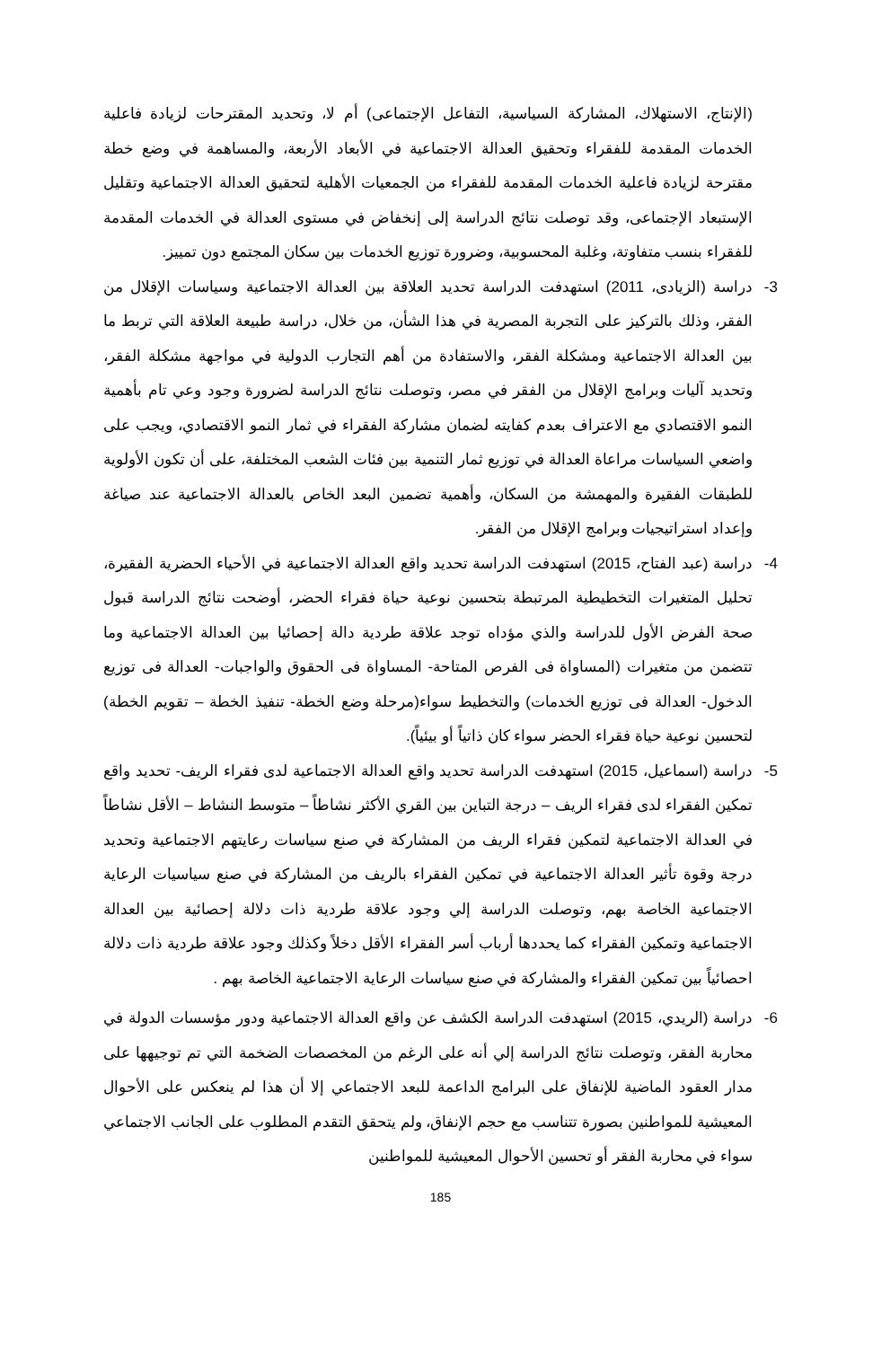(الإنتاج، الاستهلاك، المشاركة السياسية، التفاعل الإجتماعى) أم لا، وتحديد المقترحات لزيادة فاعلية الخدمات المقدمة للفقراء وتحقيق العدالة الاجتماعية في الأبعاد الأربعة، والمساهمة في وضع خطة مقترحة لزيادة فاعلية الخدمات المقدمة للفقراء من الجمعيات الأهلية لتحقيق العدالة الاجتماعية وتقليل الإستبعاد الإجتماعى، وقد توصلت نتائج الدراسة إلى إنخفاض في مستوى العدالة في الخدمات المقدمة للفقراء بنسب متفاوتة، وغلبة المحسوبية، وضرورة توزيع الخدمات بين سكان المجتمع دون تمييز.
3- دراسة (الزيادى، 2011) استهدفت الدراسة تحديد العلاقة بين العدالة الاجتماعية وسياسات الإقلال من الفقر، وذلك بالتركيز على التجربة المصرية في هذا الشأن، من خلال، دراسة طبيعة العلاقة التي تربط ما بين العدالة الاجتماعية ومشكلة الفقر، والاستفادة من أهم التجارب الدولية في مواجهة مشكلة الفقر، وتحديد آليات وبرامج الإقلال من الفقر في مصر، وتوصلت نتائج الدراسة لضرورة وجود وعي تام بأهمية النمو الاقتصادي مع الاعتراف بعدم كفايته لضمان مشاركة الفقراء في ثمار النمو الاقتصادي، ويجب على واضعي السياسات مراعاة العدالة في توزيع ثمار التنمية بين فئات الشعب المختلفة، على أن تكون الأولوية للطبقات الفقيرة والمهمشة من السكان، وأهمية تضمين البعد الخاص بالعدالة الاجتماعية عند صياغة وإعداد استراتيجيات وبرامج الإقلال من الفقر.
4- دراسة (عبد الفتاح، 2015) استهدفت الدراسة تحديد واقع العدالة الاجتماعية في الأحياء الحضرية الفقيرة، تحليل المتغيرات التخطيطية المرتبطة بتحسين نوعية حياة فقراء الحضر، أوضحت نتائج الدراسة قبول صحة الفرض الأول للدراسة والذي مؤداه توجد علاقة طردية دالة إحصائيا بين العدالة الاجتماعية وما تتضمن من متغيرات (المساواة فى الفرص المتاحة- المساواة فى الحقوق والواجبات- العدالة فى توزيع الدخول- العدالة فى توزيع الخدمات) والتخطيط سواء(مرحلة وضع الخطة- تنفيذ الخطة – تقويم الخطة) لتحسين نوعية حياة فقراء الحضر سواء كان ذاتياً أو بيئياً).
5- دراسة (اسماعيل، 2015) استهدفت الدراسة تحديد واقع العدالة الاجتماعية لدى فقراء الريف- تحديد واقع تمكين الفقراء لدى فقراء الريف – درجة التباين بين القري الأكثر نشاطاً – متوسط النشاط – الأقل نشاطاً في العدالة الاجتماعية لتمكين فقراء الريف من المشاركة في صنع سياسات رعايتهم الاجتماعية وتحديد درجة وقوة تأثير العدالة الاجتماعية في تمكين الفقراء بالريف من المشاركة في صنع سياسيات الرعاية الاجتماعية الخاصة بهم، وتوصلت الدراسة إلي وجود علاقة طردية ذات دلالة إحصائية بين العدالة الاجتماعية وتمكين الفقراء كما يحددها أرباب أسر الفقراء الأقل دخلاً وكذلك وجود علاقة طردية ذات دلالة احصائياً بين تمكين الفقراء والمشاركة في صنع سياسات الرعاية الاجتماعية الخاصة بهم .
6- دراسة (الريدي، 2015) استهدفت الدراسة الكشف عن واقع العدالة الاجتماعية ودور مؤسسات الدولة في محاربة الفقر، وتوصلت نتائج الدراسة إلي أنه على الرغم من المخصصات الضخمة التي تم توجيهها على مدار العقود الماضية للإنفاق على البرامج الداعمة للبعد الاجتماعي إلا أن هذا لم ينعكس على الأحوال المعيشية للمواطنين بصورة تتناسب مع حجم الإنفاق، ولم يتحقق التقدم المطلوب على الجانب الاجتماعي سواء في محاربة الفقر أو تحسين الأحوال المعيشية للمواطنين
185